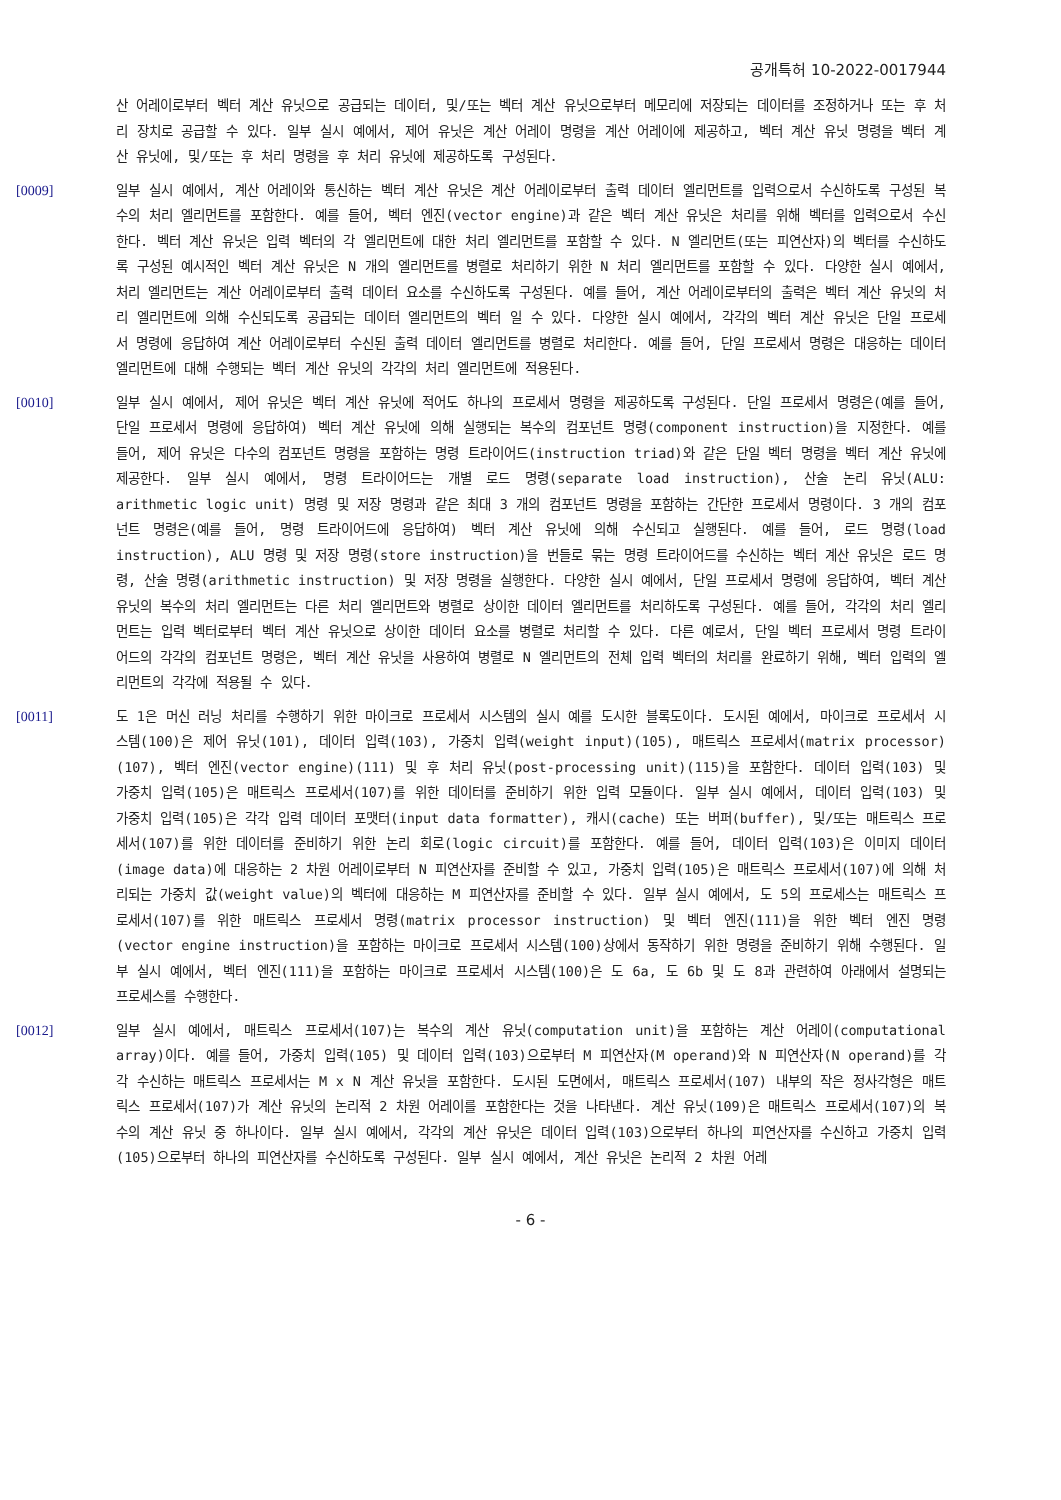공개특허 10-2022-0017944
산 어레이로부터 벡터 계산 유닛으로 공급되는 데이터, 및/또는 벡터 계산 유닛으로부터 메모리에 저장되는 데이터를 조정하거나 또는 후 처리 장치로 공급할 수 있다. 일부 실시 예에서, 제어 유닛은 계산 어레이 명령을 계산 어레이에 제공하고, 벡터 계산 유닛 명령을 벡터 계산 유닛에, 및/또는 후 처리 명령을 후 처리 유닛에 제공하도록 구성된다.
[0009] 일부 실시 예에서, 계산 어레이와 통신하는 벡터 계산 유닛은 계산 어레이로부터 출력 데이터 엘리먼트를 입력으로서 수신하도록 구성된 복수의 처리 엘리먼트를 포함한다. 예를 들어, 벡터 엔진(vector engine)과 같은 벡터 계산 유닛은 처리를 위해 벡터를 입력으로서 수신한다. 벡터 계산 유닛은 입력 벡터의 각 엘리먼트에 대한 처리 엘리먼트를 포함할 수 있다. N 엘리먼트(또는 피연산자)의 벡터를 수신하도록 구성된 예시적인 벡터 계산 유닛은 N 개의 엘리먼트를 병렬로 처리하기 위한 N 처리 엘리먼트를 포함할 수 있다. 다양한 실시 예에서, 처리 엘리먼트는 계산 어레이로부터 출력 데이터 요소를 수신하도록 구성된다. 예를 들어, 계산 어레이로부터의 출력은 벡터 계산 유닛의 처리 엘리먼트에 의해 수신되도록 공급되는 데이터 엘리먼트의 벡터 일 수 있다. 다양한 실시 예에서, 각각의 벡터 계산 유닛은 단일 프로세서 명령에 응답하여 계산 어레이로부터 수신된 출력 데이터 엘리먼트를 병렬로 처리한다. 예를 들어, 단일 프로세서 명령은 대응하는 데이터 엘리먼트에 대해 수행되는 벡터 계산 유닛의 각각의 처리 엘리먼트에 적용된다.
[0010] 일부 실시 예에서, 제어 유닛은 벡터 계산 유닛에 적어도 하나의 프로세서 명령을 제공하도록 구성된다. 단일 프로세서 명령은(예를 들어, 단일 프로세서 명령에 응답하여) 벡터 계산 유닛에 의해 실행되는 복수의 컴포넌트 명령(component instruction)을 지정한다. 예를 들어, 제어 유닛은 다수의 컴포넌트 명령을 포함하는 명령 트라이어드(instruction triad)와 같은 단일 벡터 명령을 벡터 계산 유닛에 제공한다. 일부 실시 예에서, 명령 트라이어드는 개별 로드 명령(separate load instruction), 산술 논리 유닛(ALU: arithmetic logic unit) 명령 및 저장 명령과 같은 최대 3 개의 컴포넌트 명령을 포함하는 간단한 프로세서 명령이다. 3 개의 컴포넌트 명령은(예를 들어, 명령 트라이어드에 응답하여) 벡터 계산 유닛에 의해 수신되고 실행된다. 예를 들어, 로드 명령(load instruction), ALU 명령 및 저장 명령(store instruction)을 번들로 묶는 명령 트라이어드를 수신하는 벡터 계산 유닛은 로드 명령, 산술 명령(arithmetic instruction) 및 저장 명령을 실행한다. 다양한 실시 예에서, 단일 프로세서 명령에 응답하여, 벡터 계산 유닛의 복수의 처리 엘리먼트는 다른 처리 엘리먼트와 병렬로 상이한 데이터 엘리먼트를 처리하도록 구성된다. 예를 들어, 각각의 처리 엘리먼트는 입력 벡터로부터 벡터 계산 유닛으로 상이한 데이터 요소를 병렬로 처리할 수 있다. 다른 예로서, 단일 벡터 프로세서 명령 트라이어드의 각각의 컴포넌트 명령은, 벡터 계산 유닛을 사용하여 병렬로 N 엘리먼트의 전체 입력 벡터의 처리를 완료하기 위해, 벡터 입력의 엘리먼트의 각각에 적용될 수 있다.
[0011] 도 1은 머신 러닝 처리를 수행하기 위한 마이크로 프로세서 시스템의 실시 예를 도시한 블록도이다. 도시된 예에서, 마이크로 프로세서 시스템(100)은 제어 유닛(101), 데이터 입력(103), 가중치 입력(weight input)(105), 매트릭스 프로세서(matrix processor)(107), 벡터 엔진(vector engine)(111) 및 후 처리 유닛(post-processing unit)(115)을 포함한다. 데이터 입력(103) 및 가중치 입력(105)은 매트릭스 프로세서(107)를 위한 데이터를 준비하기 위한 입력 모듈이다. 일부 실시 예에서, 데이터 입력(103) 및 가중치 입력(105)은 각각 입력 데이터 포맷터(input data formatter), 캐시(cache) 또는 버퍼(buffer), 및/또는 매트릭스 프로세서(107)를 위한 데이터를 준비하기 위한 논리 회로(logic circuit)를 포함한다. 예를 들어, 데이터 입력(103)은 이미지 데이터(image data)에 대응하는 2 차원 어레이로부터 N 피연산자를 준비할 수 있고, 가중치 입력(105)은 매트릭스 프로세서(107)에 의해 처리되는 가중치 값(weight value)의 벡터에 대응하는 M 피연산자를 준비할 수 있다. 일부 실시 예에서, 도 5의 프로세스는 매트릭스 프로세서(107)를 위한 매트릭스 프로세서 명령(matrix processor instruction) 및 벡터 엔진(111)을 위한 벡터 엔진 명령(vector engine instruction)을 포함하는 마이크로 프로세서 시스템(100)상에서 동작하기 위한 명령을 준비하기 위해 수행된다. 일부 실시 예에서, 벡터 엔진(111)을 포함하는 마이크로 프로세서 시스템(100)은 도 6a, 도 6b 및 도 8과 관련하여 아래에서 설명되는 프로세스를 수행한다.
[0012] 일부 실시 예에서, 매트릭스 프로세서(107)는 복수의 계산 유닛(computation unit)을 포함하는 계산 어레이(computational array)이다. 예를 들어, 가중치 입력(105) 및 데이터 입력(103)으로부터 M 피연산자(M operand)와 N 피연산자(N operand)를 각각 수신하는 매트릭스 프로세서는 M x N 계산 유닛을 포함한다. 도시된 도면에서, 매트릭스 프로세서(107) 내부의 작은 정사각형은 매트릭스 프로세서(107)가 계산 유닛의 논리적 2 차원 어레이를 포함한다는 것을 나타낸다. 계산 유닛(109)은 매트릭스 프로세서(107)의 복수의 계산 유닛 중 하나이다. 일부 실시 예에서, 각각의 계산 유닛은 데이터 입력(103)으로부터 하나의 피연산자를 수신하고 가중치 입력(105)으로부터 하나의 피연산자를 수신하도록 구성된다. 일부 실시 예에서, 계산 유닛은 논리적 2 차원 어레
- 6 -